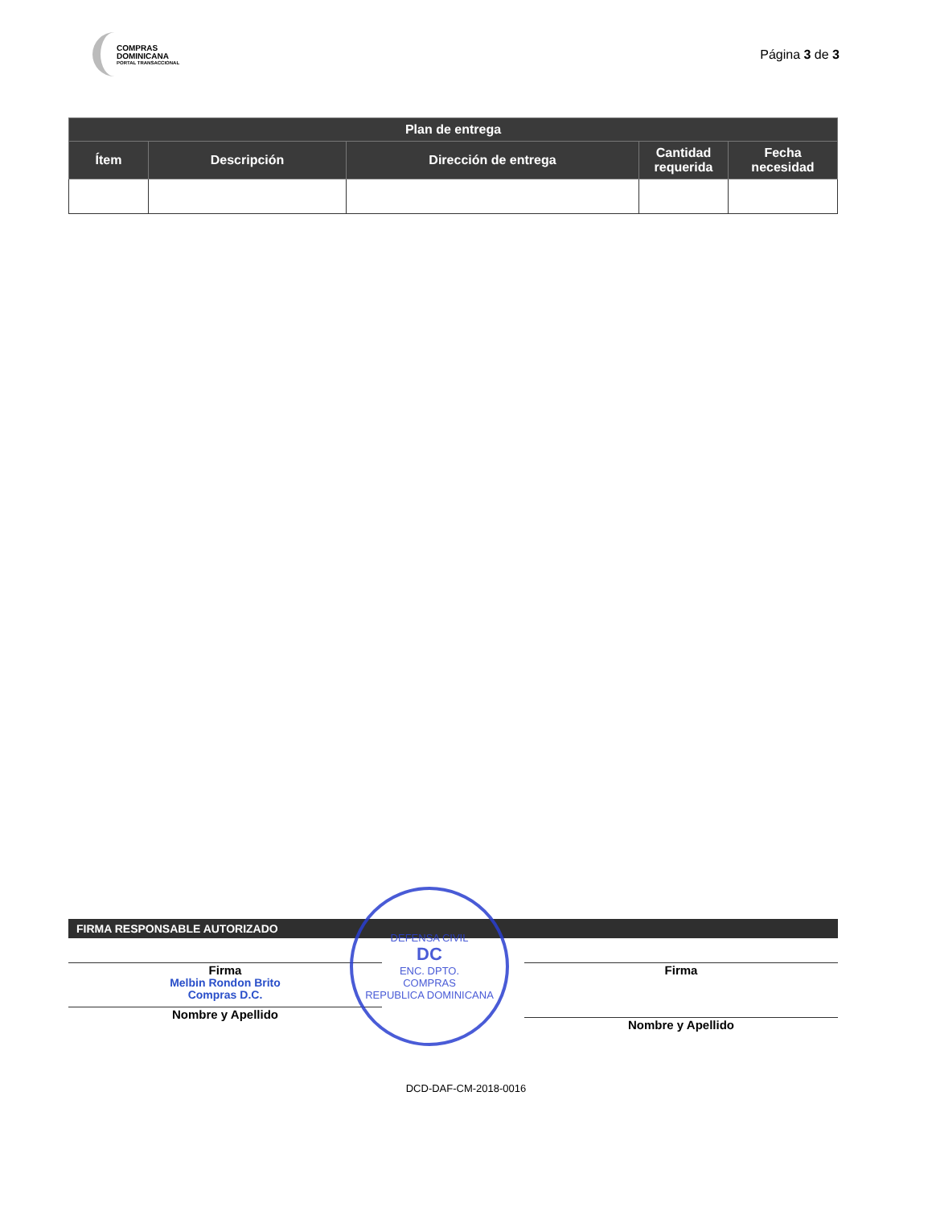COMPRAS
DOMINICANA
PORTAL TRANSACCIONAL
Página 3 de 3
| Plan de entrega | | | | |
| --- | --- | --- | --- | --- |
| Ítem | Descripción | Dirección de entrega | Cantidad requerida | Fecha necesidad |
DEFENSA CIVIL
DC
ENC. DPTO.
COMPRAS
REPUBLICA DOMINICANA
FIRMA RESPONSABLE AUTORIZADO
Firma
Melbin Rondon Brito
Compras D.C.
Nombre y Apellido
Firma
Nombre y Apellido
DCD-DAF-CM-2018-0016